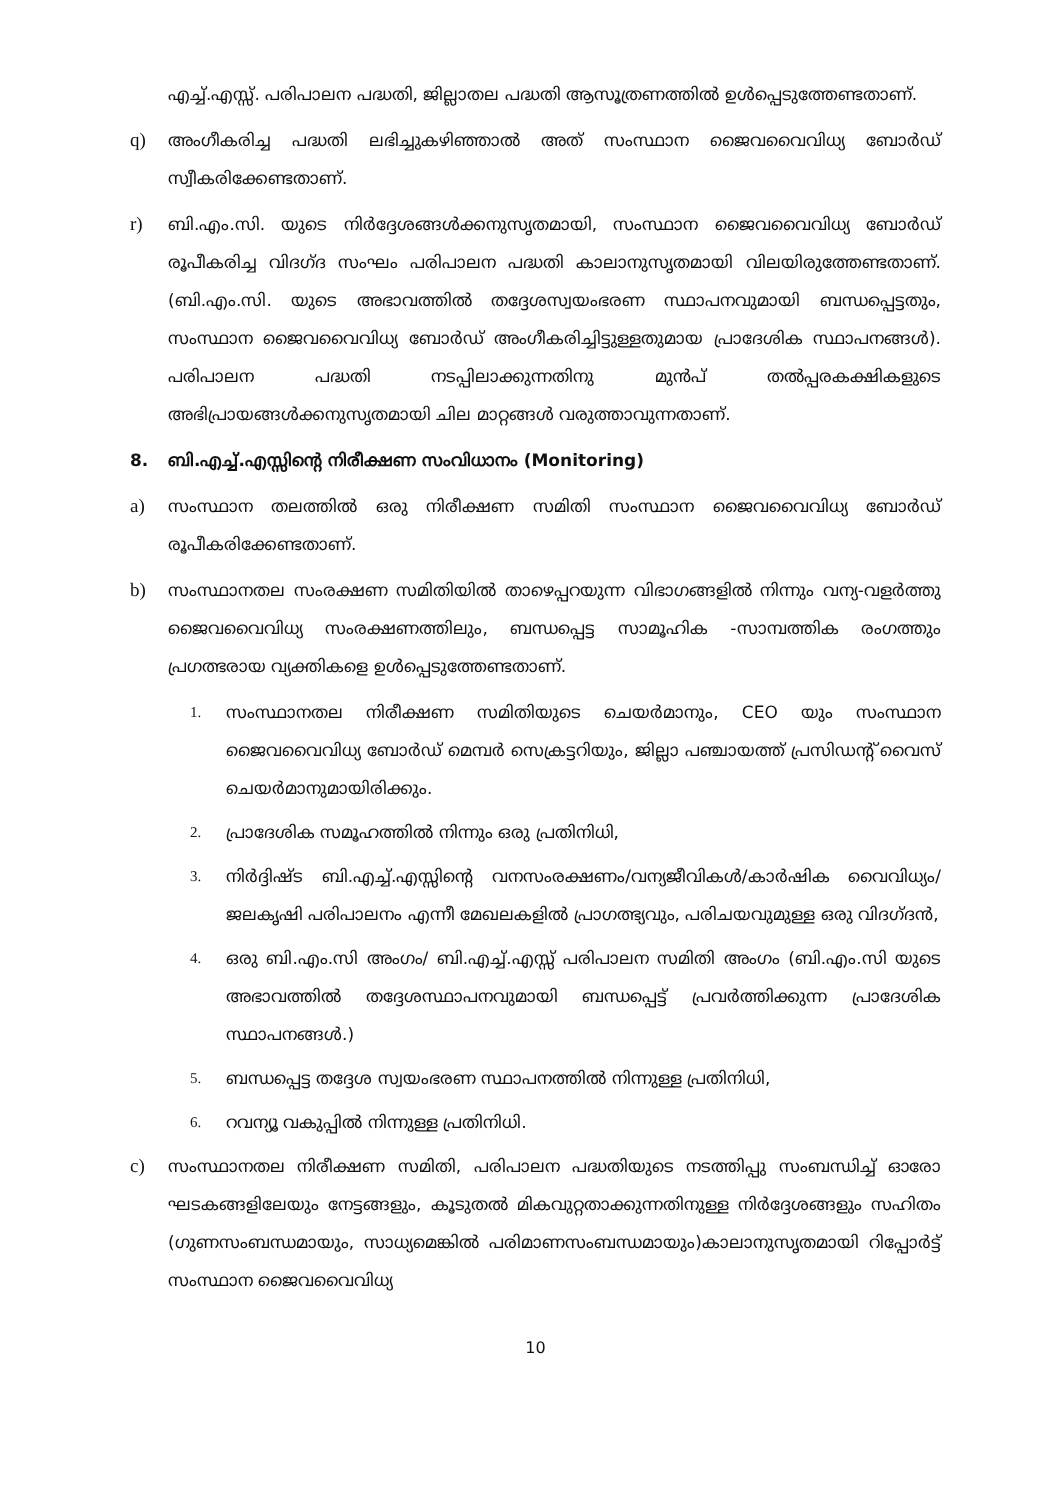എച്ച്.എസ്സ്. പരിപാലന പദ്ധതി, ജില്ലാതല പദ്ധതി ആസൂത്രണത്തിൽ ഉൾപ്പെടുത്തേണ്ടതാണ്.
q) അംഗീകരിച്ച പദ്ധതി ലഭിച്ചുകഴിഞ്ഞാൽ അത് സംസ്ഥാന ജൈവവൈവിധ്യ ബോർഡ് സ്വീകരിക്കേണ്ടതാണ്.
r) ബി.എം.സി. യുടെ നിർദ്ദേശങ്ങൾക്കനുസൃതമായി, സംസ്ഥാന ജൈവവൈവിധ്യ ബോർഡ് രൂപീകരിച്ച വിദഗ്ദ സംഘം പരിപാലന പദ്ധതി കാലാനുസൃതമായി വിലയിരുത്തേണ്ടതാണ്. (ബി.എം.സി. യുടെ അഭാവത്തിൽ തദ്ദേശസ്വയംഭരണ സ്ഥാപനവുമായി ബന്ധപ്പെട്ടതും, സംസ്ഥാന ജൈവവൈവിധ്യ ബോർഡ് അംഗീകരിച്ചിട്ടുള്ളതുമായ പ്രാദേശിക സ്ഥാപനങ്ങൾ). പരിപാലന പദ്ധതി നടപ്പിലാക്കുന്നതിനു മുൻപ് തൽപ്പരകക്ഷികളുടെ അഭിപ്രായങ്ങൾക്കനുസൃതമായി ചില മാറ്റങ്ങൾ വരുത്താവുന്നതാണ്.
8. ബി.എച്ച്.എസ്സിന്റെ നിരീക്ഷണ സംവിധാനം (Monitoring)
a) സംസ്ഥാന തലത്തിൽ ഒരു നിരീക്ഷണ സമിതി സംസ്ഥാന ജൈവവൈവിധ്യ ബോർഡ് രൂപീകരിക്കേണ്ടതാണ്.
b) സംസ്ഥാനതല സംരക്ഷണ സമിതിയിൽ താഴെപ്പറയുന്ന വിഭാഗങ്ങളിൽ നിന്നും വന്യ-വളർത്തു ജൈവവൈവിധ്യ സംരക്ഷണത്തിലും, ബന്ധപ്പെട്ട സാമൂഹിക -സാമ്പത്തിക രംഗത്തും പ്രഗത്ഭരായ വ്യക്തികളെ ഉൾപ്പെടുത്തേണ്ടതാണ്.
1. സംസ്ഥാനതല നിരീക്ഷണ സമിതിയുടെ ചെയർമാനും, CEO യും സംസ്ഥാന ജൈവവൈവിധ്യ ബോർഡ് മെമ്പർ സെക്രട്ടറിയും, ജില്ലാ പഞ്ചായത്ത് പ്രസിഡന്റ് വൈസ് ചെയർമാനുമായിരിക്കും.
2. പ്രാദേശിക സമൂഹത്തിൽ നിന്നും ഒരു പ്രതിനിധി,
3. നിർദ്ദിഷ്ട ബി.എച്ച്.എസ്സിന്റെ വനസംരക്ഷണം/വന്യജീവികൾ/കാർഷിക വൈവിധ്യം/ ജലകൃഷി പരിപാലനം എന്നീ മേഖലകളിൽ പ്രാഗത്ഭ്യവും, പരിചയവുമുള്ള ഒരു വിദഗ്ദൻ,
4. ഒരു ബി.എം.സി അംഗം/ ബി.എച്ച്.എസ്സ് പരിപാലന സമിതി അംഗം (ബി.എം.സി യുടെ അഭാവത്തിൽ തദ്ദേശസ്ഥാപനവുമായി ബന്ധപ്പെട്ട് പ്രവർത്തിക്കുന്ന പ്രാദേശിക സ്ഥാപനങ്ങൾ.)
5. ബന്ധപ്പെട്ട തദ്ദേശ സ്വയംഭരണ സ്ഥാപനത്തിൽ നിന്നുള്ള പ്രതിനിധി,
6. റവന്യൂ വകുപ്പിൽ നിന്നുള്ള പ്രതിനിധി.
c) സംസ്ഥാനതല നിരീക്ഷണ സമിതി, പരിപാലന പദ്ധതിയുടെ നടത്തിപ്പു സംബന്ധിച്ച് ഓരോ ഘടകങ്ങളിലേയും നേട്ടങ്ങളും, കൂടുതൽ മികവുറ്റതാക്കുന്നതിനുള്ള നിർദ്ദേശങ്ങളും സഹിതം (ഗുണസംബന്ധമായും, സാധ്യമെങ്കിൽ പരിമാണസംബന്ധമായും)കാലാനുസൃതമായി റിപ്പോർട്ട് സംസ്ഥാന ജൈവവൈവിധ്യ
10